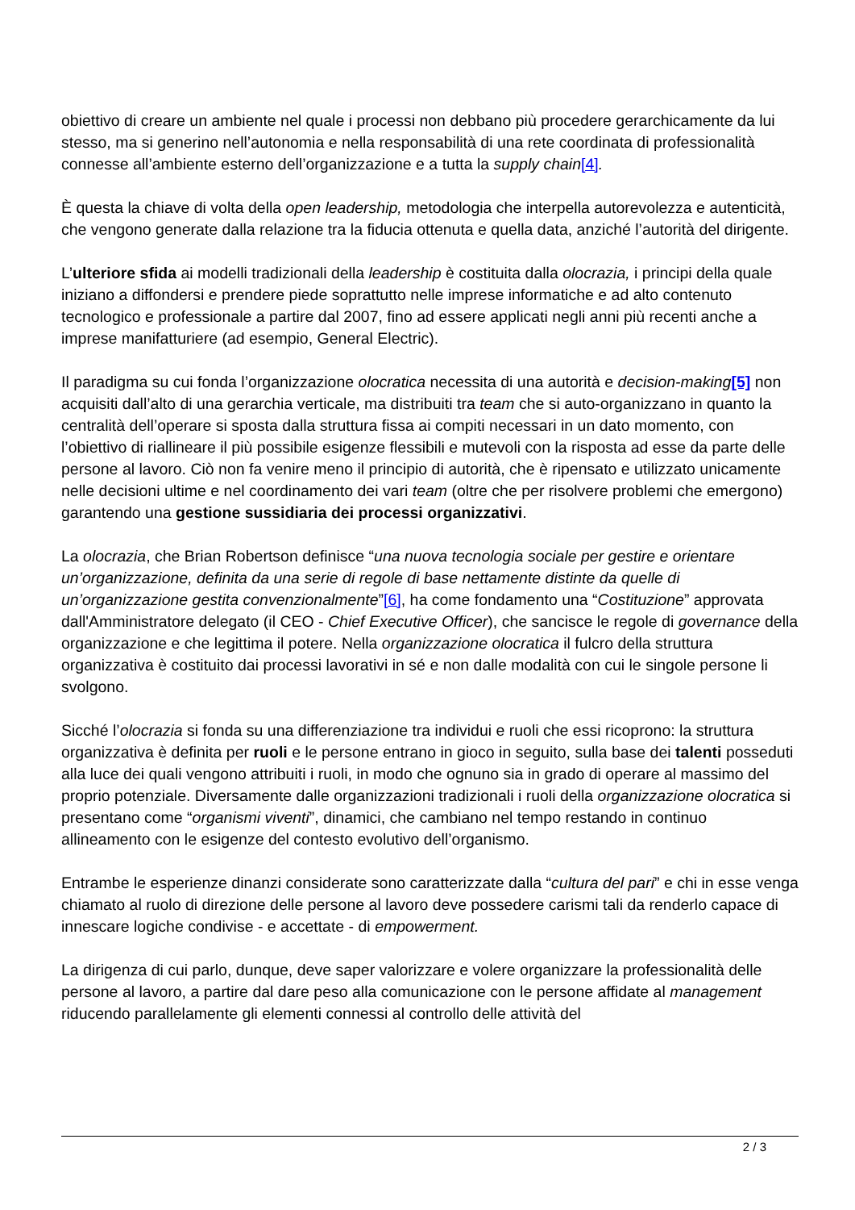obiettivo di creare un ambiente nel quale i processi non debbano più procedere gerarchicamente da lui stesso, ma si generino nell’autonomia e nella responsabilità di una rete coordinata di professionalità connesse all’ambiente esterno dell’organizzazione e a tutta la supply chain[4].
È questa la chiave di volta della open leadership, metodologia che interpella autorevolezza e autenticità, che vengono generate dalla relazione tra la fiducia ottenuta e quella data, anziché l’autorità del dirigente.
L’ulteriore sfida ai modelli tradizionali della leadership è costituita dalla olocrazia, i principi della quale iniziano a diffondersi e prendere piede soprattutto nelle imprese informatiche e ad alto contenuto tecnologico e professionale a partire dal 2007, fino ad essere applicati negli anni più recenti anche a imprese manifatturiere (ad esempio, General Electric).
Il paradigma su cui fonda l’organizzazione olocratica necessita di una autorità e decision-making[5] non acquisiti dall’alto di una gerarchia verticale, ma distribuiti tra team che si auto-organizzano in quanto la centralità dell’operare si sposta dalla struttura fissa ai compiti necessari in un dato momento, con l’obiettivo di riallineare il più possibile esigenze flessibili e mutevoli con la risposta ad esse da parte delle persone al lavoro. Ciò non fa venire meno il principio di autorità, che è ripensato e utilizzato unicamente nelle decisioni ultime e nel coordinamento dei vari team (oltre che per risolvere problemi che emergono) garantendo una gestione sussidiaria dei processi organizzativi.
La olocrazia, che Brian Robertson definisce “una nuova tecnologia sociale per gestire e orientare un’organizzazione, definita da una serie di regole di base nettamente distinte da quelle di un’organizzazione gestita convenzionalmente”[6], ha come fondamento una “Costituzione” approvata dall'Amministratore delegato (il CEO - Chief Executive Officer), che sancisce le regole di governance della organizzazione e che legittima il potere. Nella organizzazione olocratica il fulcro della struttura organizzativa è costituito dai processi lavorativi in sé e non dalle modalità con cui le singole persone li svolgono.
Sicché l’olocrazia si fonda su una differenziazione tra individui e ruoli che essi ricoprono: la struttura organizzativa è definita per ruoli e le persone entrano in gioco in seguito, sulla base dei talenti posseduti alla luce dei quali vengono attribuiti i ruoli, in modo che ognuno sia in grado di operare al massimo del proprio potenziale. Diversamente dalle organizzazioni tradizionali i ruoli della organizzazione olocratica si presentano come “organismi viventi”, dinamici, che cambiano nel tempo restando in continuo allineamento con le esigenze del contesto evolutivo dell’organismo.
Entrambe le esperienze dinanzi considerate sono caratterizzate dalla “cultura del pari” e chi in esse venga chiamato al ruolo di direzione delle persone al lavoro deve possedere carismi tali da renderlo capace di innescare logiche condivise - e accettate - di empowerment.
La dirigenza di cui parlo, dunque, deve saper valorizzare e volere organizzare la professionalità delle persone al lavoro, a partire dal dare peso alla comunicazione con le persone affidate al management riducendo parallelamente gli elementi connessi al controllo delle attività del
2 / 3